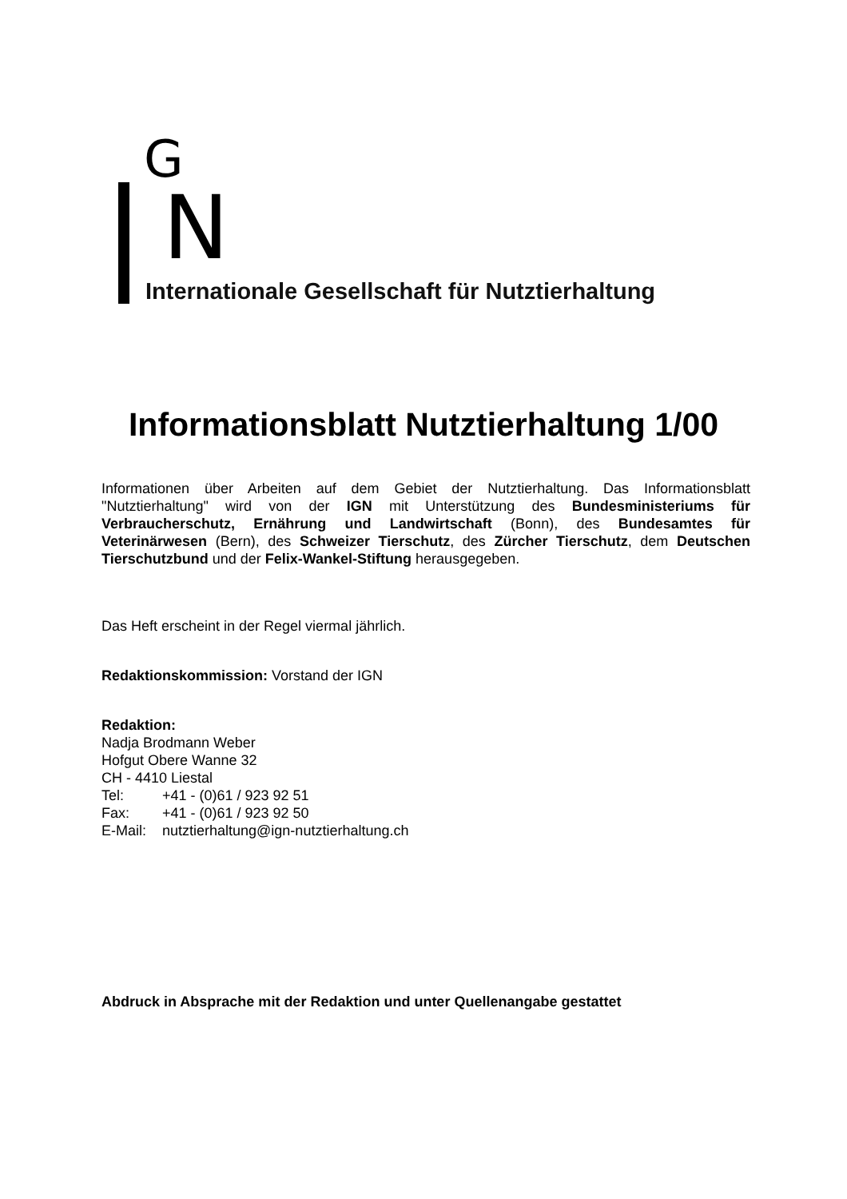G
N
Internationale Gesellschaft für Nutztierhaltung
Informationsblatt Nutztierhaltung 1/00
Informationen über Arbeiten auf dem Gebiet der Nutztierhaltung. Das Informationsblatt "Nutztierhaltung" wird von der IGN mit Unterstützung des Bundesministeriums für Verbraucherschutz, Ernährung und Landwirtschaft (Bonn), des Bundesamtes für Veterinärwesen (Bern), des Schweizer Tierschutz, des Zürcher Tierschutz, dem Deutschen Tierschutzbund und der Felix-Wankel-Stiftung herausgegeben.
Das Heft erscheint in der Regel viermal jährlich.
Redaktionskommission: Vorstand der IGN
Redaktion:
Nadja Brodmann Weber
Hofgut Obere Wanne 32
CH - 4410 Liestal
| Tel: | +41 - (0)61 / 923 92 51 |
| Fax: | +41 - (0)61 / 923 92 50 |
| E-Mail: | nutztierhaltung@ign-nutztierhaltung.ch |
Abdruck in Absprache mit der Redaktion und unter Quellenangabe gestattet